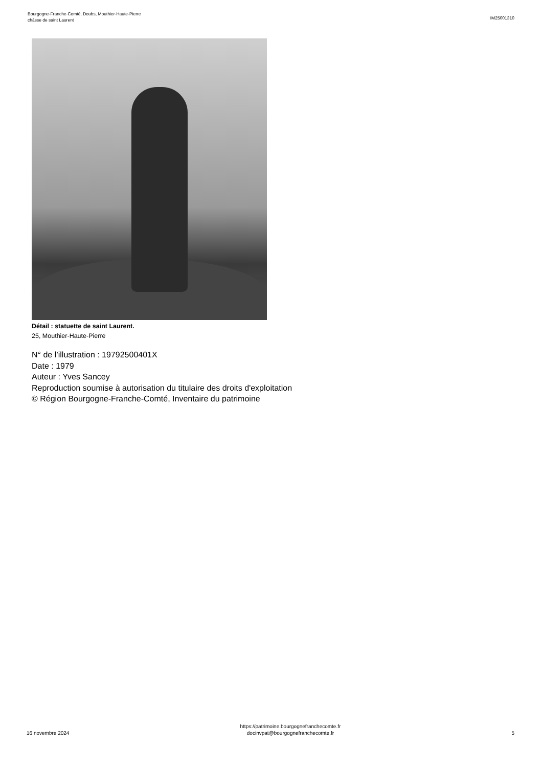Bourgogne-Franche-Comté, Doubs, Mouthier-Haute-Pierre
châsse de saint Laurent
IM25001310
Détail : statuette de saint Laurent.
25, Mouthier-Haute-Pierre
N° de l’illustration : 19792500401X
Date : 1979
Auteur : Yves Sancey
Reproduction soumise à autorisation du titulaire des droits d'exploitation
© Région Bourgogne-Franche-Comté, Inventaire du patrimoine
16 novembre 2024
https://patrimoine.bourgognefranchecomte.fr
docinvpat@bourgognefranchecomte.fr
5